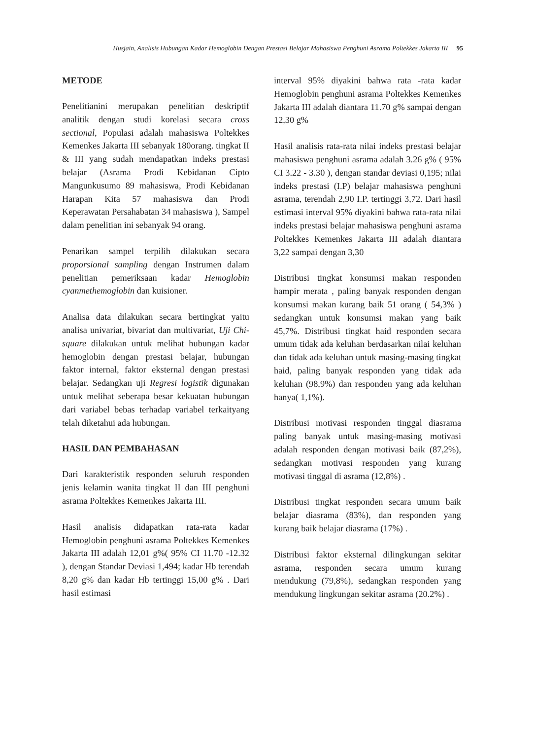Husjain, Analisis Hubungan Kadar Hemoglobin Dengan Prestasi Belajar Mahasiswa Penghuni Asrama Poltekkes Jakarta III 95
METODE
Penelitianini merupakan penelitian deskriptif analitik dengan studi korelasi secara cross sectional, Populasi adalah mahasiswa Poltekkes Kemenkes Jakarta III sebanyak 180orang. tingkat II & III yang sudah mendapatkan indeks prestasi belajar (Asrama Prodi Kebidanan Cipto Mangunkusumo 89 mahasiswa, Prodi Kebidanan Harapan Kita 57 mahasiswa dan Prodi Keperawatan Persahabatan 34 mahasiswa ), Sampel dalam penelitian ini sebanyak 94 orang.
Penarikan sampel terpilih dilakukan secara proporsional sampling dengan Instrumen dalam penelitian pemeriksaan kadar Hemoglobin cyanmethemoglobin dan kuisioner.
Analisa data dilakukan secara bertingkat yaitu analisa univariat, bivariat dan multivariat, Uji Chi-square dilakukan untuk melihat hubungan kadar hemoglobin dengan prestasi belajar, hubungan faktor internal, faktor eksternal dengan prestasi belajar. Sedangkan uji Regresi logistik digunakan untuk melihat seberapa besar kekuatan hubungan dari variabel bebas terhadap variabel terkaityang telah diketahui ada hubungan.
HASIL DAN PEMBAHASAN
Dari karakteristik responden seluruh responden jenis kelamin wanita tingkat II dan III penghuni asrama Poltekkes Kemenkes Jakarta III.
Hasil analisis didapatkan rata-rata kadar Hemoglobin penghuni asrama Poltekkes Kemenkes Jakarta III adalah 12,01 g%( 95% CI 11.70 -12.32 ), dengan Standar Deviasi 1,494; kadar Hb terendah 8,20 g% dan kadar Hb tertinggi 15,00 g% . Dari hasil estimasi
interval 95% diyakini bahwa rata -rata kadar Hemoglobin penghuni asrama Poltekkes Kemenkes Jakarta III adalah diantara 11.70 g% sampai dengan 12,30 g%
Hasil analisis rata-rata nilai indeks prestasi belajar mahasiswa penghuni asrama adalah 3.26 g% ( 95% CI 3.22 - 3.30 ), dengan standar deviasi 0,195; nilai indeks prestasi (I.P) belajar mahasiswa penghuni asrama, terendah 2,90 I.P. tertinggi 3,72. Dari hasil estimasi interval 95% diyakini bahwa rata-rata nilai indeks prestasi belajar mahasiswa penghuni asrama Poltekkes Kemenkes Jakarta III adalah diantara 3,22 sampai dengan 3,30
Distribusi tingkat konsumsi makan responden hampir merata , paling banyak responden dengan konsumsi makan kurang baik 51 orang ( 54,3% ) sedangkan untuk konsumsi makan yang baik 45,7%. Distribusi tingkat haid responden secara umum tidak ada keluhan berdasarkan nilai keluhan dan tidak ada keluhan untuk masing-masing tingkat haid, paling banyak responden yang tidak ada keluhan (98,9%) dan responden yang ada keluhan hanya( 1,1%).
Distribusi motivasi responden tinggal diasrama paling banyak untuk masing-masing motivasi adalah responden dengan motivasi baik (87,2%), sedangkan motivasi responden yang kurang motivasi tinggal di asrama (12,8%) .
Distribusi tingkat responden secara umum baik belajar diasrama (83%), dan responden yang kurang baik belajar diasrama (17%) .
Distribusi faktor eksternal dilingkungan sekitar asrama, responden secara umum kurang mendukung (79,8%), sedangkan responden yang mendukung lingkungan sekitar asrama (20.2%) .